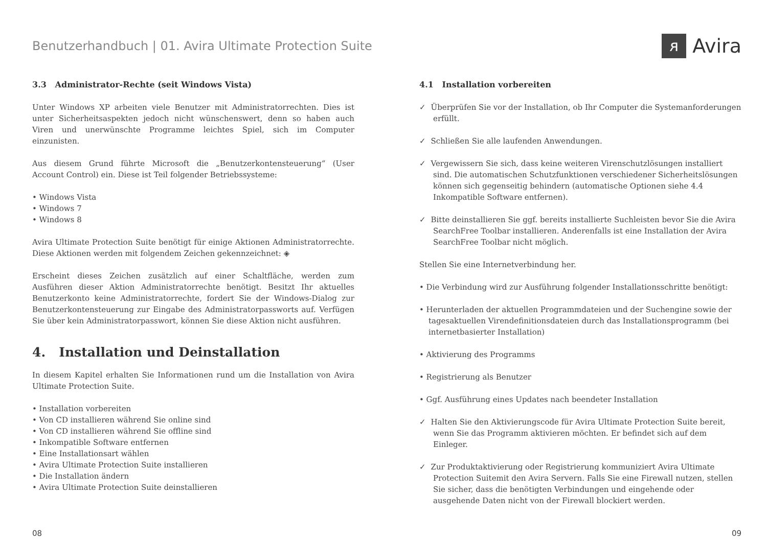Benutzerhandbuch | 01. Avira Ultimate Protection Suite
ᴙ Avira
3.3 Administrator-Rechte (seit Windows Vista)
Unter Windows XP arbeiten viele Benutzer mit Administratorrechten. Dies ist unter Sicherheitsaspekten jedoch nicht wünschenswert, denn so haben auch Viren und unerwünschte Programme leichtes Spiel, sich im Computer einzunisten.
Aus diesem Grund führte Microsoft die „Benutzerkontensteuerung“ (User Account Control) ein. Diese ist Teil folgender Betriebssysteme:
• Windows Vista
• Windows 7
• Windows 8
Avira Ultimate Protection Suite benötigt für einige Aktionen Administratorrechte. Diese Aktionen werden mit folgendem Zeichen gekennzeichnet: ◈
Erscheint dieses Zeichen zusätzlich auf einer Schaltfläche, werden zum Ausführen dieser Aktion Administratorrechte benötigt. Besitzt Ihr aktuelles Benutzerkonto keine Administratorrechte, fordert Sie der Windows-Dialog zur Benutzerkontensteuerung zur Eingabe des Administratorpassworts auf. Verfügen Sie über kein Administratorpasswort, können Sie diese Aktion nicht ausführen.
4. Installation und Deinstallation
In diesem Kapitel erhalten Sie Informationen rund um die Installation von Avira Ultimate Protection Suite.
• Installation vorbereiten
• Von CD installieren während Sie online sind
• Von CD installieren während Sie offline sind
• Inkompatible Software entfernen
• Eine Installationsart wählen
• Avira Ultimate Protection Suite installieren
• Die Installation ändern
• Avira Ultimate Protection Suite deinstallieren
4.1 Installation vorbereiten
✓ Überprüfen Sie vor der Installation, ob Ihr Computer die Systemanforderungen erfüllt.
✓ Schließen Sie alle laufenden Anwendungen.
✓ Vergewissern Sie sich, dass keine weiteren Virenschutzlösungen installiert sind. Die automatischen Schutzfunktionen verschiedener Sicherheitslösungen können sich gegenseitig behindern (automatische Optionen siehe 4.4 Inkompatible Software entfernen).
✓ Bitte deinstallieren Sie ggf. bereits installierte Suchleisten bevor Sie die Avira SearchFree Toolbar installieren. Anderenfalls ist eine Installation der Avira SearchFree Toolbar nicht möglich.
Stellen Sie eine Internetverbindung her.
• Die Verbindung wird zur Ausführung folgender Installationsschritte benötigt:
• Herunterladen der aktuellen Programmdateien und der Suchengine sowie der tagesaktuellen Virendefinitionsdateien durch das Installationsprogramm (bei internetbasierter Installation)
• Aktivierung des Programms
• Registrierung als Benutzer
• Ggf. Ausführung eines Updates nach beendeter Installation
✓ Halten Sie den Aktivierungscode für Avira Ultimate Protection Suite bereit, wenn Sie das Programm aktivieren möchten. Er befindet sich auf dem Einleger.
✓ Zur Produktaktivierung oder Registrierung kommuniziert Avira Ultimate Protection Suitemit den Avira Servern. Falls Sie eine Firewall nutzen, stellen Sie sicher, dass die benötigten Verbindungen und eingehende oder ausgehende Daten nicht von der Firewall blockiert werden.
08 09